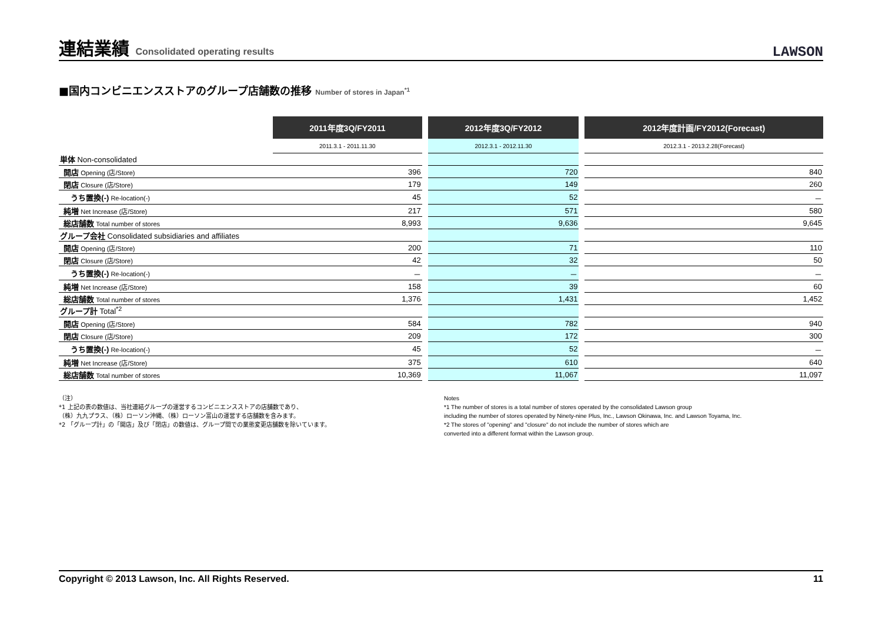連結業績 Consolidated operating results
LAWSON
■国内コンビニエンスストアのグループ店舗数の推移 Number of stores in Japan<sup>*1</sup>
| | 2011年度3Q/FY2011 | | 2012年度3Q/FY2012 | | 2012年度計画/FY2012(Forecast) |
| | 2011.3.1 - 2011.11.30 | | 2012.3.1 - 2012.11.30 | | 2012.3.1 - 2013.2.28(Forecast) |
| 単体 Non-consolidated | | | | | |
| 開店 Opening (店/Store) | 396 | | 720 | | 840 |
| 閉店 Closure (店/Store) | 179 | | 149 | | 260 |
| うち置換(-) Re-location(-) | 45 | | 52 | | － |
| 純増 Net Increase (店/Store) | 217 | | 571 | | 580 |
| 総店舗数 Total number of stores | 8,993 | | 9,636 | | 9,645 |
| グループ会社 Consolidated subsidiaries and affiliates | | | | | |
| 開店 Opening (店/Store) | 200 | | 71 | | 110 |
| 閉店 Closure (店/Store) | 42 | | 32 | | 50 |
| うち置換(-) Re-location(-) | － | | － | | － |
| 純増 Net Increase (店/Store) | 158 | | 39 | | 60 |
| 総店舗数 Total number of stores | 1,376 | | 1,431 | | 1,452 |
| グループ計 Total<sup>*2</sup> | | | | | |
| 開店 Opening (店/Store) | 584 | | 782 | | 940 |
| 閉店 Closure (店/Store) | 209 | | 172 | | 300 |
| うち置換(-) Re-location(-) | 45 | | 52 | | － |
| 純増 Net Increase (店/Store) | 375 | | 610 | | 640 |
| 総店舗数 Total number of stores | 10,369 | | 11,067 | | 11,097 |
（注）
*1 上記の表の数値は、当社連結グループの運営するコンビニエンスストアの店舗数であり、
（株）九九プラス、（株）ローソン沖縄、（株）ローソン富山の運営する店舗数を含みます。
*2 「グループ計」の「開店」及び「閉店」の数値は、グループ間での業態変更店舗数を除いています。
Notes
*1 The number of stores is a total number of stores operated by the consolidated Lawson group
including the number of stores operated by Ninety-nine Plus, Inc., Lawson Okinawa, Inc. and Lawson Toyama, Inc.
*2 The stores of "opening" and "closure" do not include the number of stores which are
converted into a different format within the Lawson group.
Copyright © 2013 Lawson, Inc. All Rights Reserved. 11